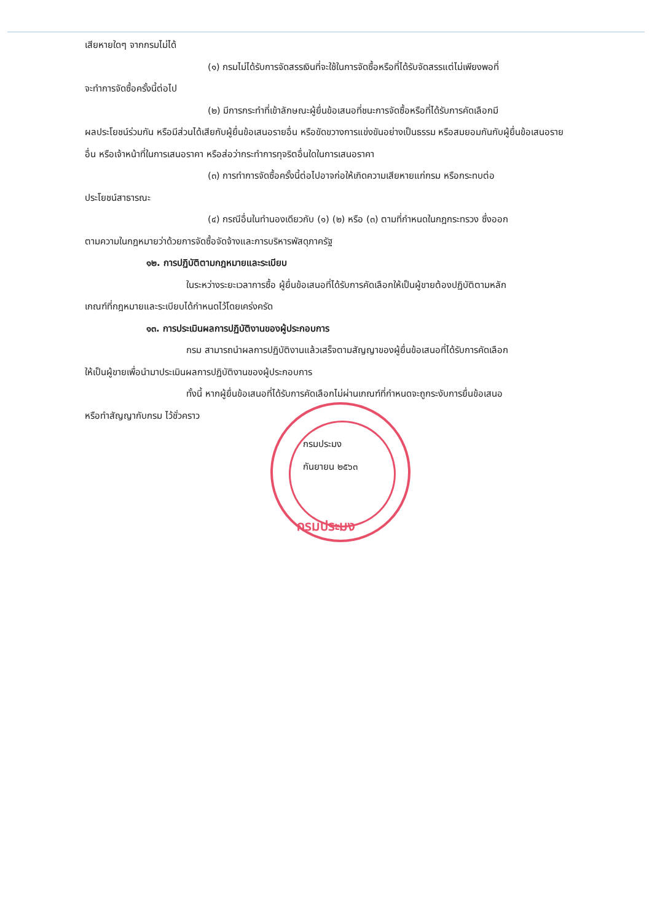เสียหายใดๆ จากกรมไม่ได้
(๑) กรมไม่ได้รับการจัดสรรเงินที่จะใช้ในการจัดซื้อหรือที่ได้รับจัดสรรแต่ไม่เพียงพอที่
จะทำการจัดซื้อครั้งนี้ต่อไป
(๒) มีการกระทำที่เข้าลักษณะผู้ยื่นข้อเสนอที่ชนะการจัดซื้อหรือที่ได้รับการคัดเลือกมี
ผลประโยชน์ร่วมกัน หรือมีส่วนได้เสียกับผู้ยื่นข้อเสนอรายอื่น หรือขัดขวางการแข่งขันอย่างเป็นธรรม หรือสมยอมกันกับผู้ยื่นข้อเสนอรายอื่น หรือเจ้าหน้าที่ในการเสนอราคา หรือส่อว่ากระทำการทุจริตอื่นใดในการเสนอราคา
(๓) การทำการจัดซื้อครั้งนี้ต่อไปอาจก่อให้เกิดความเสียหายแก่กรม หรือกระทบต่อ
ประโยชน์สาธารณะ
(๔) กรณีอื่นในทำนองเดียวกับ (๑) (๒) หรือ (๓) ตามที่กำหนดในกฎกระทรวง ซึ่งออก
ตามความในกฎหมายว่าด้วยการจัดซื้อจัดจ้างและการบริหารพัสดุภาครัฐ
๑๒. การปฏิบัติตามกฎหมายและระเบียบ
ในระหว่างระยะเวลาการซื้อ ผู้ยื่นข้อเสนอที่ได้รับการคัดเลือกให้เป็นผู้ขายต้องปฏิบัติตามหลัก
เกณฑ์ที่กฎหมายและระเบียบได้กำหนดไว้โดยเคร่งครัด
๑๓. การประเมินผลการปฏิบัติงานของผู้ประกอบการ
กรม สามารถนำผลการปฏิบัติงานแล้วเสร็จตามสัญญาของผู้ยื่นข้อเสนอที่ได้รับการคัดเลือก
ให้เป็นผู้ขายเพื่อนำมาประเมินผลการปฏิบัติงานของผู้ประกอบการ
ทั้งนี้ หากผู้ยื่นข้อเสนอที่ได้รับการคัดเลือกไม่ผ่านเกณฑ์ที่กำหนดจะถูกระงับการยื่นข้อเสนอ
หรือทำสัญญากับกรม ไว้ชั่วคราว
กรมประมง
กันยายน ๒๕๖๓
กรมประมง